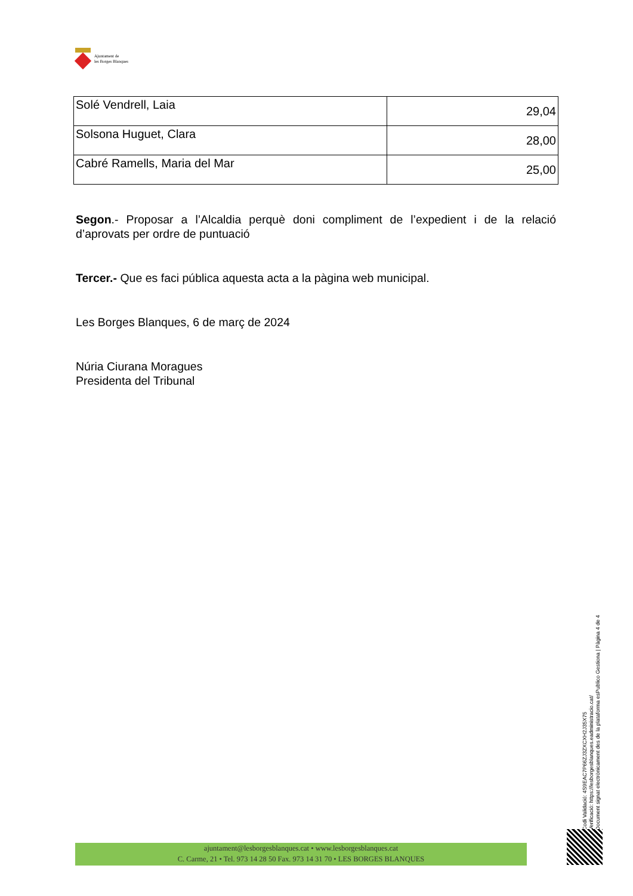Ajuntament de
les Borges Blanques
| Solé Vendrell, Laia | 29,04 |
| Solsona Huguet, Clara | 28,00 |
| Cabré Ramells, Maria del Mar | 25,00 |
Segon.- Proposar a l’Alcaldia perquè doni compliment de l’expedient i de la relació d’aprovats per ordre de puntuació
Tercer.- Que es faci pública aquesta acta a la pàgina web municipal.
Les Borges Blanques, 6 de març de 2024
Núria Ciurana Moragues
Presidenta del Tribunal
Codi Validació: 4S9EAC7P66ZJ3ZXCXH2J35X75
Verificació: https://lesborgesblanques.eadministracio.cat/
Document signat electrònicament des de la plataforma esPublico Gestiona | Pàgina 4 de 4
ajuntament@lesborgesblanques.cat • www.lesborgesblanques.cat
C. Carme, 21 • Tel. 973 14 28 50 Fax. 973 14 31 70 • LES BORGES BLANQUES